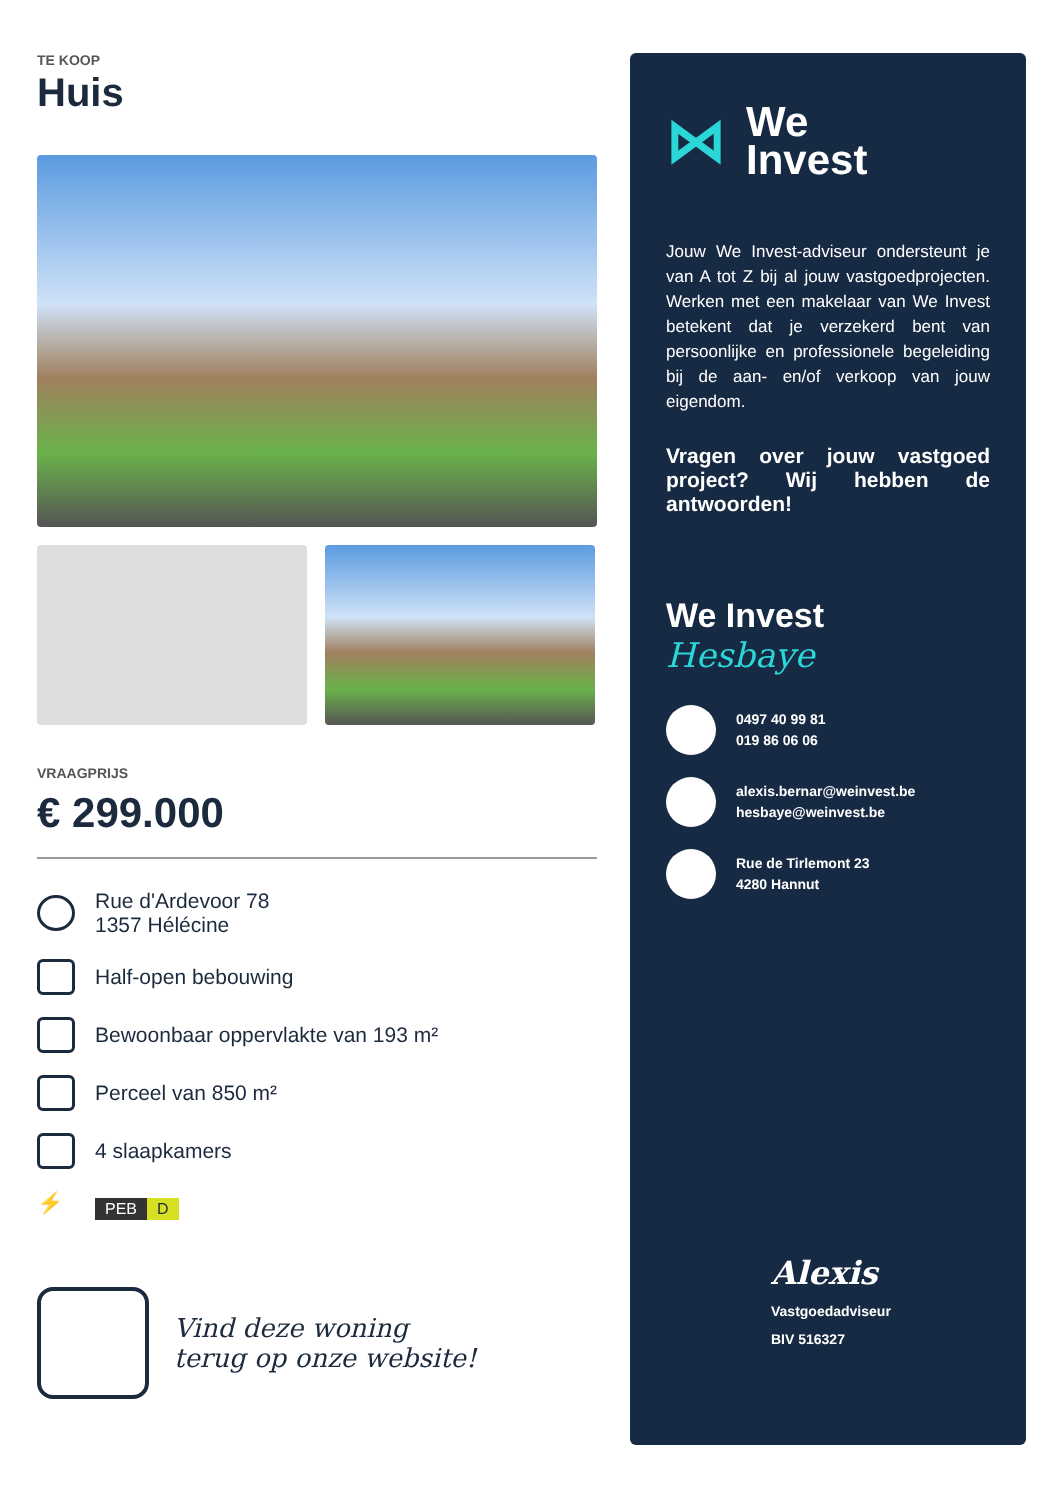TE KOOP
Huis
VRAAGPRIJS
€ 299.000
Rue d'Ardevoor 78
1357 Hélécine
Half-open bebouwing
Bewoonbaar oppervlakte van 193 m²
Perceel van 850 m²
4 slaapkamers
⚡
PEB D
Vind deze woning
terug op onze website!
⋈ We
Invest
Jouw We Invest-adviseur ondersteunt je van A tot Z bij al jouw vastgoedprojecten. Werken met een makelaar van We Invest betekent dat je verzekerd bent van persoonlijke en professionele begeleiding bij de aan- en/of verkoop van jouw eigendom.
Vragen over jouw vastgoed project? Wij hebben de antwoorden!
We Invest
Hesbaye
0497 40 99 81
019 86 06 06
alexis.bernar@weinvest.be
hesbaye@weinvest.be
Rue de Tirlemont 23
4280 Hannut
Alexis
Vastgoedadviseur
BIV 516327